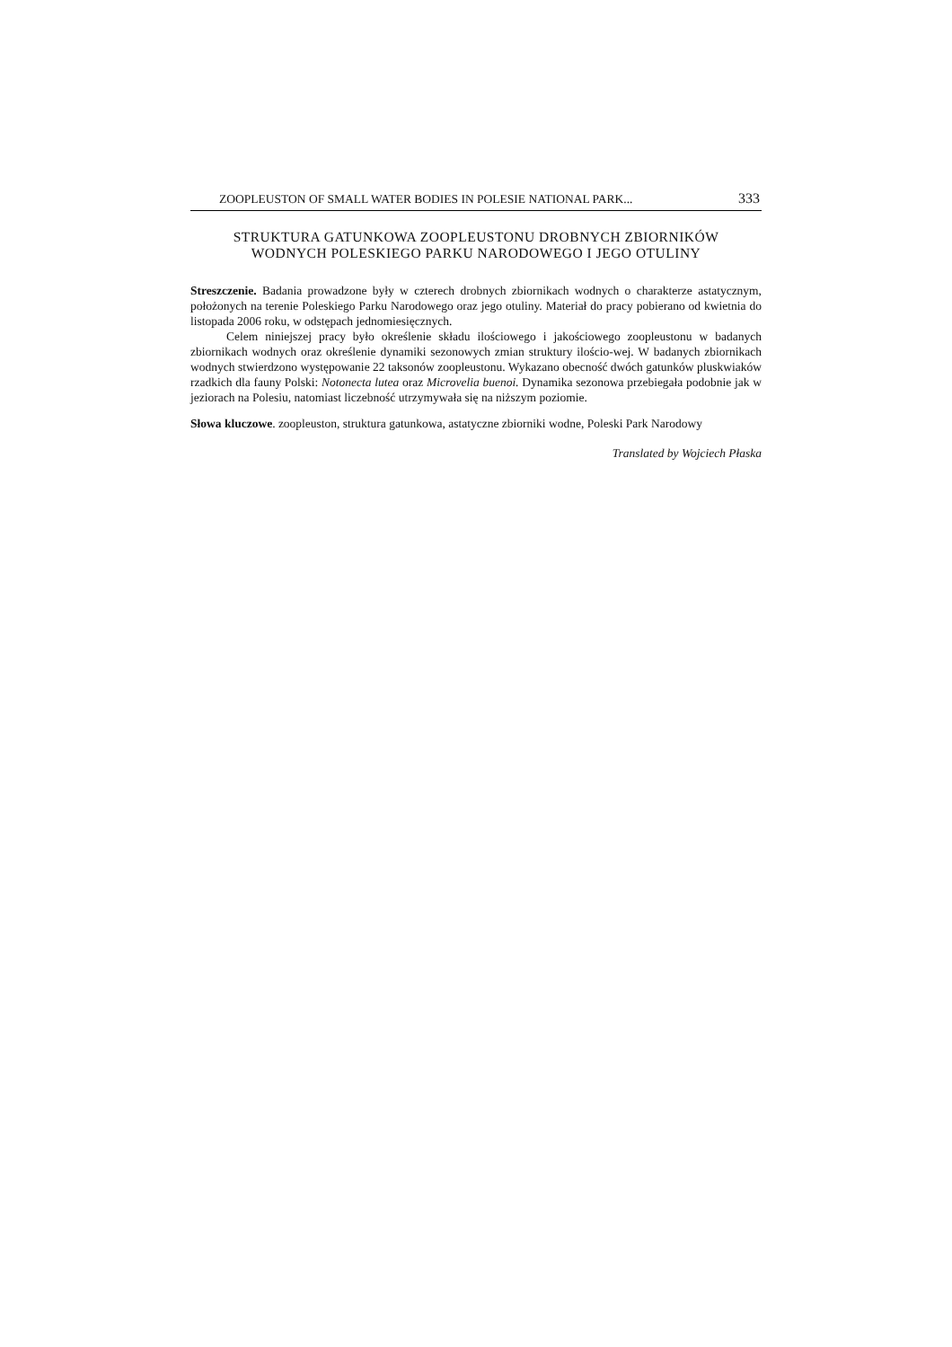ZOOPLEUSTON OF SMALL WATER BODIES IN POLESIE NATIONAL PARK... 333
STRUKTURA GATUNKOWA ZOOPLEUSTONU DROBNYCH ZBIORNIKÓW
WODNYCH POLESKIEGO PARKU NARODOWEGO I JEGO OTULINY
Streszczenie. Badania prowadzone były w czterech drobnych zbiornikach wodnych o charakterze astatycznym, położonych na terenie Poleskiego Parku Narodowego oraz jego otuliny. Materiał do pracy pobierano od kwietnia do listopada 2006 roku, w odstępach jednomiesięcznych.
Celem niniejszej pracy było określenie składu ilościowego i jakościowego zoopleustonu w badanych zbiornikach wodnych oraz określenie dynamiki sezonowych zmian struktury ilościo-wej. W badanych zbiornikach wodnych stwierdzono występowanie 22 taksonów zoopleustonu. Wykazano obecność dwóch gatunków pluskwiaków rzadkich dla fauny Polski: Notonecta lutea oraz Microvelia buenoi. Dynamika sezonowa przebiegała podobnie jak w jeziorach na Polesiu, natomiast liczebność utrzymywała się na niższym poziomie.
Słowa kluczowe. zoopleuston, struktura gatunkowa, astatyczne zbiorniki wodne, Poleski Park Narodowy
Translated by Wojciech Płaska